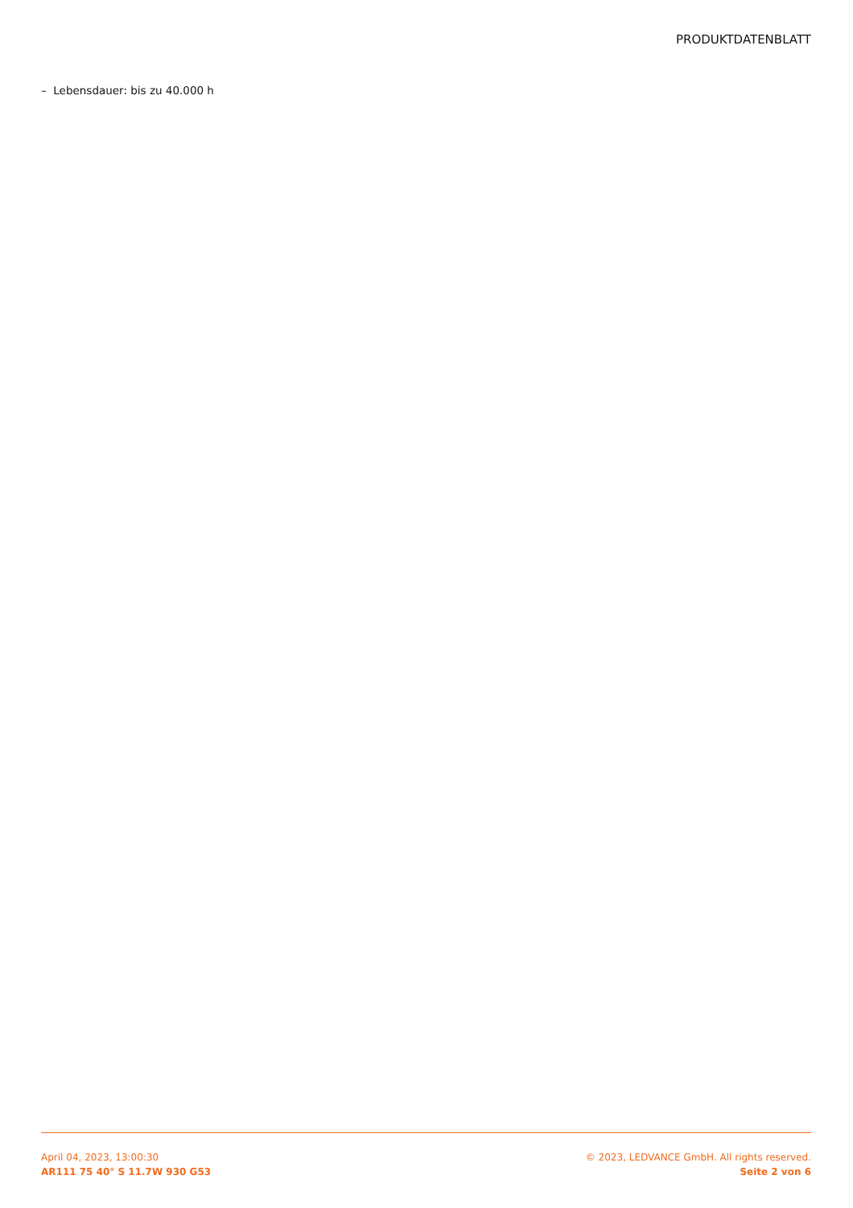PRODUKTDATENBLATT
– Lebensdauer: bis zu 40.000 h
April 04, 2023, 13:00:30
AR111 75 40° S 11.7W 930 G53
© 2023, LEDVANCE GmbH. All rights reserved.
Seite 2 von 6